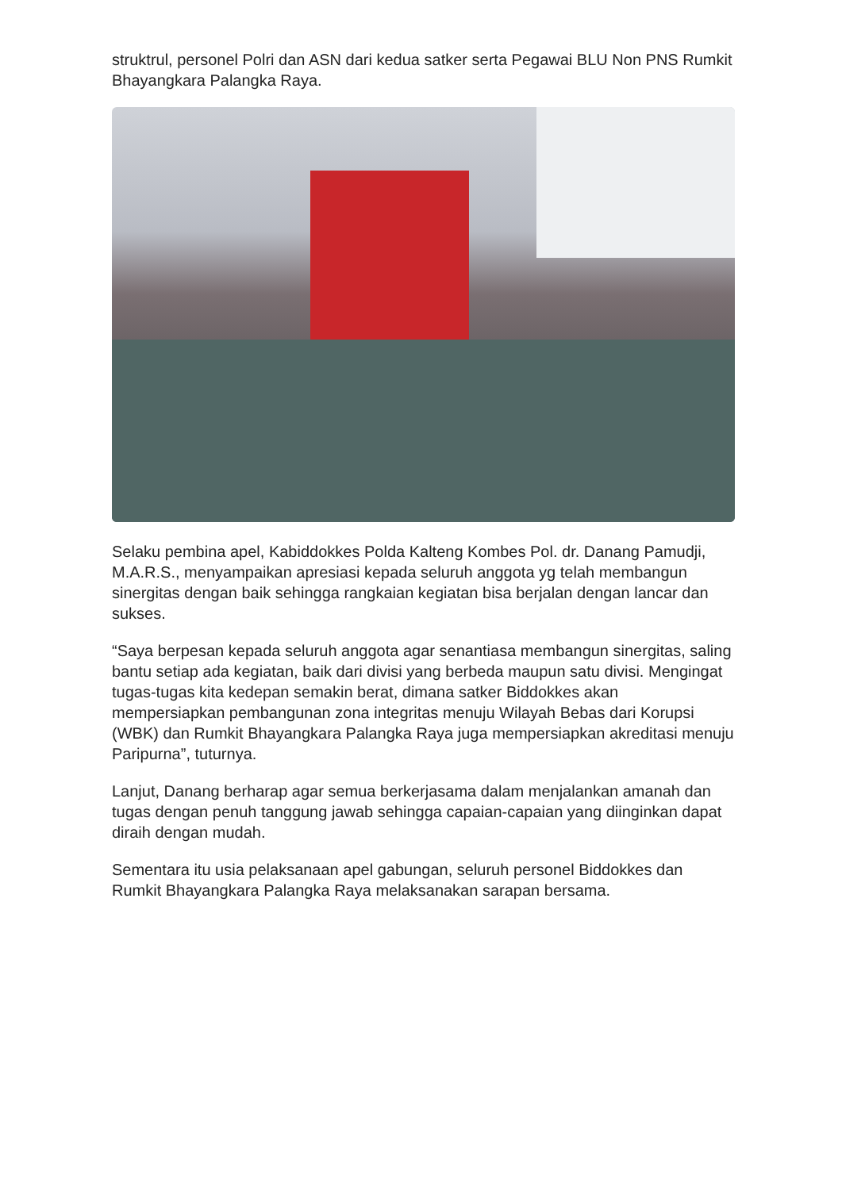struktrul, personel Polri dan ASN dari kedua satker serta Pegawai BLU Non PNS Rumkit Bhayangkara Palangka Raya.
Selaku pembina apel, Kabiddokkes Polda Kalteng Kombes Pol. dr. Danang Pamudji, M.A.R.S., menyampaikan apresiasi kepada seluruh anggota yg telah membangun sinergitas dengan baik sehingga rangkaian kegiatan bisa berjalan dengan lancar dan sukses.
“Saya berpesan kepada seluruh anggota agar senantiasa membangun sinergitas, saling bantu setiap ada kegiatan, baik dari divisi yang berbeda maupun satu divisi. Mengingat tugas-tugas kita kedepan semakin berat, dimana satker Biddokkes akan mempersiapkan pembangunan zona integritas menuju Wilayah Bebas dari Korupsi (WBK) dan Rumkit Bhayangkara Palangka Raya juga mempersiapkan akreditasi menuju Paripurna”, tuturnya.
Lanjut, Danang berharap agar semua berkerjasama dalam menjalankan amanah dan tugas dengan penuh tanggung jawab sehingga capaian-capaian yang diinginkan dapat diraih dengan mudah.
Sementara itu usia pelaksanaan apel gabungan, seluruh personel Biddokkes dan Rumkit Bhayangkara Palangka Raya melaksanakan sarapan bersama.